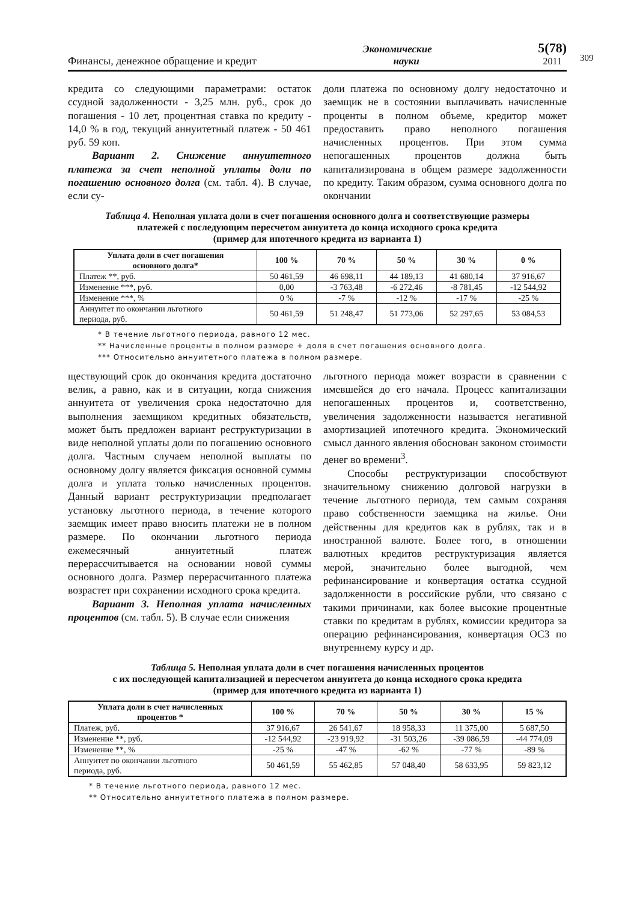Финансы, денежное обращение и кредит
Экономические
науки
5(78)
2011
309
кредита со следующими параметрами: остаток ссудной задолженности - 3,25 млн. руб., срок до погашения - 10 лет, процентная ставка по кредиту - 14,0 % в год, текущий аннуитетный платеж - 50 461 руб. 59 коп.
Вариант 2. Снижение аннуитетного платежа за счет неполной уплаты доли по погашению основного долга (см. табл. 4). В случае, если су-
доли платежа по основному долгу недостаточно и заемщик не в состоянии выплачивать начисленные проценты в полном объеме, кредитор может предоставить право неполного погашения начисленных процентов. При этом сумма непогашенных процентов должна быть капитализирована в общем размере задолженности по кредиту. Таким образом, сумма основного долга по окончании
Таблица 4. Неполная уплата доли в счет погашения основного долга и соответствующие размеры
платежей с последующим пересчетом аннуитета до конца исходного срока кредита
(пример для ипотечного кредита из варианта 1)
| Уплата доли в счет погашения основного долга* | 100 % | 70 % | 50 % | 30 % | 0 % |
| --- | --- | --- | --- | --- | --- |
| Платеж **, руб. | 50 461,59 | 46 698,11 | 44 189,13 | 41 680,14 | 37 916,67 |
| Изменение ***, руб. | 0,00 | -3 763,48 | -6 272,46 | -8 781,45 | -12 544,92 |
| Изменение ***, % | 0 % | -7 % | -12 % | -17 % | -25 % |
| Аннуитет по окончании льготного периода, руб. | 50 461,59 | 51 248,47 | 51 773,06 | 52 297,65 | 53 084,53 |
* В течение льготного периода, равного 12 мес.
** Начисленные проценты в полном размере + доля в счет погашения основного долга.
*** Относительно аннуитетного платежа в полном размере.
ществующий срок до окончания кредита достаточно велик, а равно, как и в ситуации, когда снижения аннуитета от увеличения срока недостаточно для выполнения заемщиком кредитных обязательств, может быть предложен вариант реструктуризации в виде неполной уплаты доли по погашению основного долга. Частным случаем неполной выплаты по основному долгу является фиксация основной суммы долга и уплата только начисленных процентов. Данный вариант реструктуризации предполагает установку льготного периода, в течение которого заемщик имеет право вносить платежи не в полном размере. По окончании льготного периода ежемесячный аннуитетный платеж перерассчитывается на основании новой суммы основного долга. Размер перерасчитанного платежа возрастет при сохранении исходного срока кредита.
Вариант 3. Неполная уплата начисленных процентов (см. табл. 5). В случае если снижения
льготного периода может возрасти в сравнении с имевшейся до его начала. Процесс капитализации непогашенных процентов и, соответственно, увеличения задолженности называется негативной амортизацией ипотечного кредита. Экономический смысл данного явления обоснован законом стоимости денег во времени<sup>3</sup>.
Способы реструктуризации способствуют значительному снижению долговой нагрузки в течение льготного периода, тем самым сохраняя право собственности заемщика на жилье. Они действенны для кредитов как в рублях, так и в иностранной валюте. Более того, в отношении валютных кредитов реструктуризация является мерой, значительно более выгодной, чем рефинансирование и конвертация остатка ссудной задолженности в российские рубли, что связано с такими причинами, как более высокие процентные ставки по кредитам в рублях, комиссии кредитора за операцию рефинансирования, конвертация ОСЗ по внутреннему курсу и др.
Таблица 5. Неполная уплата доли в счет погашения начисленных процентов
с их последующей капитализацией и пересчетом аннуитета до конца исходного срока кредита
(пример для ипотечного кредита из варианта 1)
| Уплата доли в счет начисленных процентов * | 100 % | 70 % | 50 % | 30 % | 15 % |
| --- | --- | --- | --- | --- | --- |
| Платеж, руб. | 37 916,67 | 26 541,67 | 18 958,33 | 11 375,00 | 5 687,50 |
| Изменение **, руб. | -12 544,92 | -23 919,92 | -31 503,26 | -39 086,59 | -44 774,09 |
| Изменение **, % | -25 % | -47 % | -62 % | -77 % | -89 % |
| Аннуитет по окончании льготного периода, руб. | 50 461,59 | 55 462,85 | 57 048,40 | 58 633,95 | 59 823,12 |
* В течение льготного периода, равного 12 мес.
** Относительно аннуитетного платежа в полном размере.